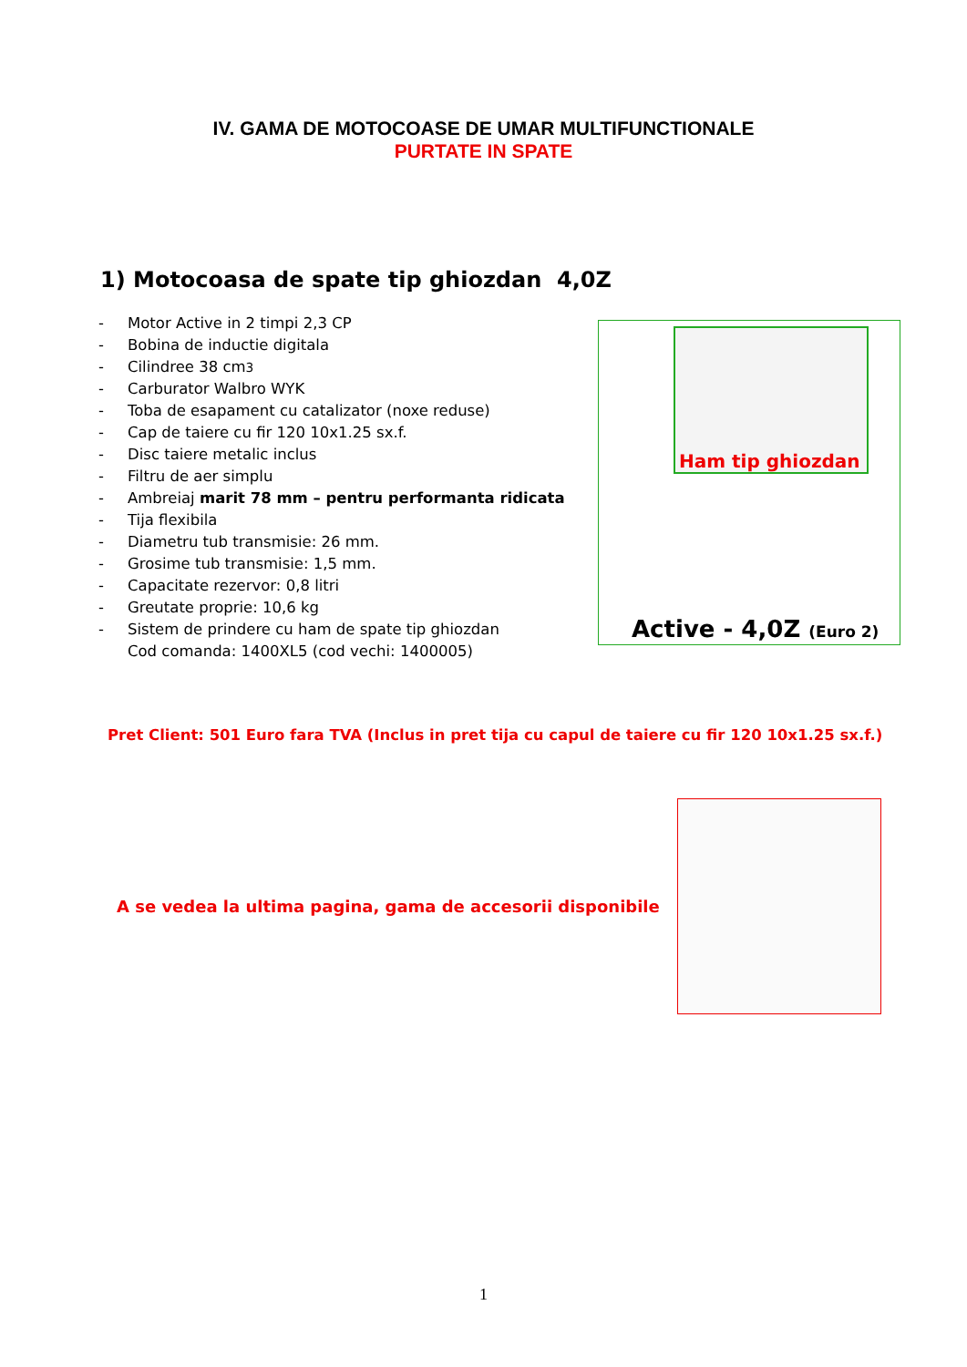IV. GAMA DE MOTOCOASE DE UMAR MULTIFUNCTIONALE
PURTATE IN SPATE
1) Motocoasa de spate tip ghiozdan 4,0Z
- Motor Active in 2 timpi 2,3 CP
- Bobina de inductie digitala
- Cilindree 38 cm<sup>3</sup>
- Carburator Walbro WYK
- Toba de esapament cu catalizator (noxe reduse)
- Cap de taiere cu fir 120 10x1.25 sx.f.
- Disc taiere metalic inclus
- Filtru de aer simplu
- Ambreiaj marit 78 mm – pentru performanta ridicata
- Tija flexibila
- Diametru tub transmisie: 26 mm.
- Grosime tub transmisie: 1,5 mm.
- Capacitate rezervor: 0,8 litri
- Greutate proprie: 10,6 kg
- Sistem de prindere cu ham de spate tip ghiozdan
Cod comanda: 1400XL5 (cod vechi: 1400005)
Ham tip ghiozdan
Active - 4,0Z (Euro 2)
Pret Client: 501 Euro fara TVA (Inclus in pret tija cu capul de taiere cu fir 120 10x1.25 sx.f.)
A se vedea la ultima pagina, gama de accesorii disponibile
1